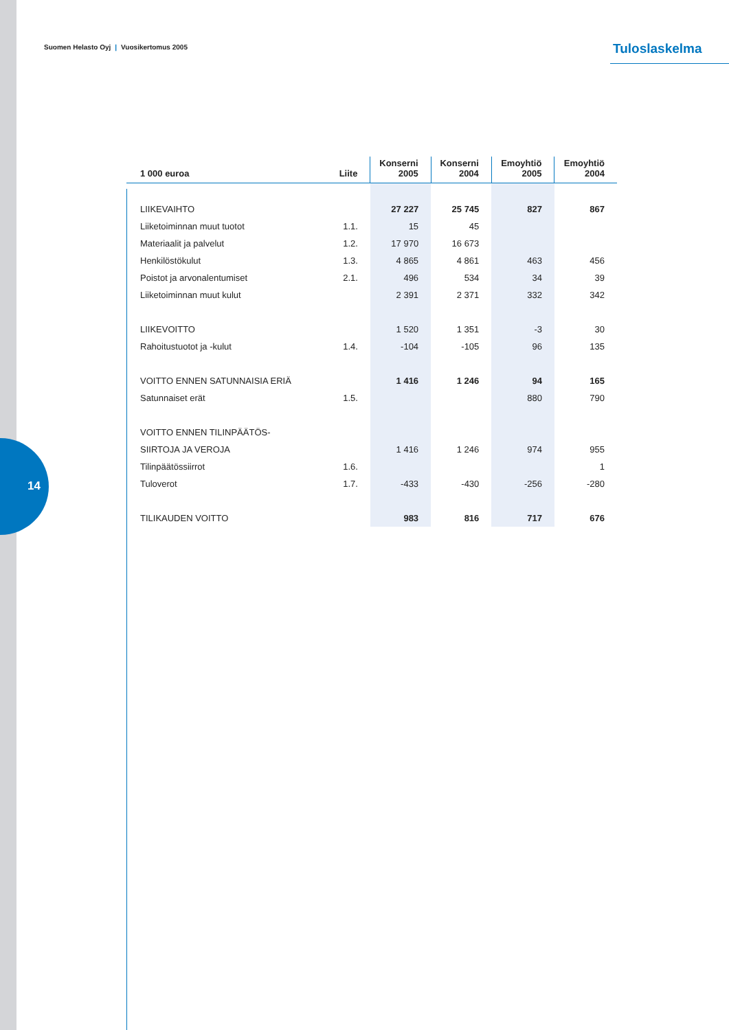14
Suomen Helasto Oyj | Vuosikertomus 2005
Tuloslaskelma
| 1 000 euroa | Liite | Konserni 2005 | Konserni 2004 | Emoyhtiö 2005 | Emoyhtiö 2004 |
| --- | --- | --- | --- | --- | --- |
| LIIKEVAIHTO | | 27 227 | 25 745 | 827 | 867 |
| Liiketoiminnan muut tuotot | 1.1. | 15 | 45 | | |
| Materiaalit ja palvelut | 1.2. | 17 970 | 16 673 | | |
| Henkilöstökulut | 1.3. | 4 865 | 4 861 | 463 | 456 |
| Poistot ja arvonalentumiset | 2.1. | 496 | 534 | 34 | 39 |
| Liiketoiminnan muut kulut | | 2 391 | 2 371 | 332 | 342 |
| LIIKEVOITTO | | 1 520 | 1 351 | -3 | 30 |
| Rahoitustuotot ja -kulut | 1.4. | -104 | -105 | 96 | 135 |
| VOITTO ENNEN SATUNNAISIA ERIÄ | | 1 416 | 1 246 | 94 | 165 |
| Satunnaiset erät | 1.5. | | | 880 | 790 |
| VOITTO ENNEN TILINPÄÄTÖS- | | | | | |
| SIIRTOJA JA VEROJA | | 1 416 | 1 246 | 974 | 955 |
| Tilinpäätössiirrot | 1.6. | | | | 1 |
| Tuloverot | 1.7. | -433 | -430 | -256 | -280 |
| TILIKAUDEN VOITTO | | 983 | 816 | 717 | 676 |